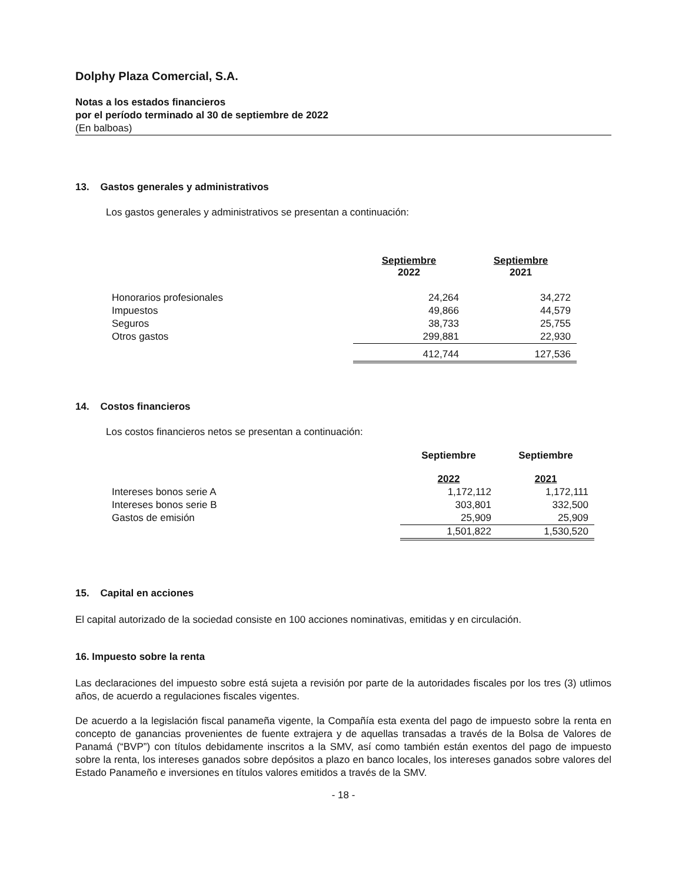Dolphy Plaza Comercial, S.A.
Notas a los estados financieros
por el período terminado al 30 de septiembre de 2022
(En balboas)
13. Gastos generales y administrativos
Los gastos generales y administrativos se presentan a continuación:
| | Septiembre 2022 | Septiembre 2021 |
| --- | --- | --- |
| Honorarios profesionales | 24,264 | 34,272 |
| Impuestos | 49,866 | 44,579 |
| Seguros | 38,733 | 25,755 |
| Otros gastos | 299,881 | 22,930 |
| | 412,744 | 127,536 |
14. Costos financieros
Los costos financieros netos se presentan a continuación:
| | Septiembre 2022 | Septiembre 2021 |
| --- | --- | --- |
| Intereses bonos serie A | 1,172,112 | 1,172,111 |
| Intereses bonos serie B | 303,801 | 332,500 |
| Gastos de emisión | 25,909 | 25,909 |
| | 1,501,822 | 1,530,520 |
15. Capital en acciones
El capital autorizado de la sociedad consiste en 100 acciones nominativas, emitidas y en circulación.
16. Impuesto sobre la renta
Las declaraciones del impuesto sobre está sujeta a revisión por parte de la autoridades fiscales por los tres (3) utlimos años, de acuerdo a regulaciones fiscales vigentes.
De acuerdo a la legislación fiscal panameña vigente, la Compañía esta exenta del pago de impuesto sobre la renta en concepto de ganancias provenientes de fuente extrajera y de aquellas transadas a través de la Bolsa de Valores de Panamá (“BVP”) con títulos debidamente inscritos a la SMV, así como también están exentos del pago de impuesto sobre la renta, los intereses ganados sobre depósitos a plazo en banco locales, los intereses ganados sobre valores del Estado Panameño e inversiones en títulos valores emitidos a través de la SMV.
- 18 -